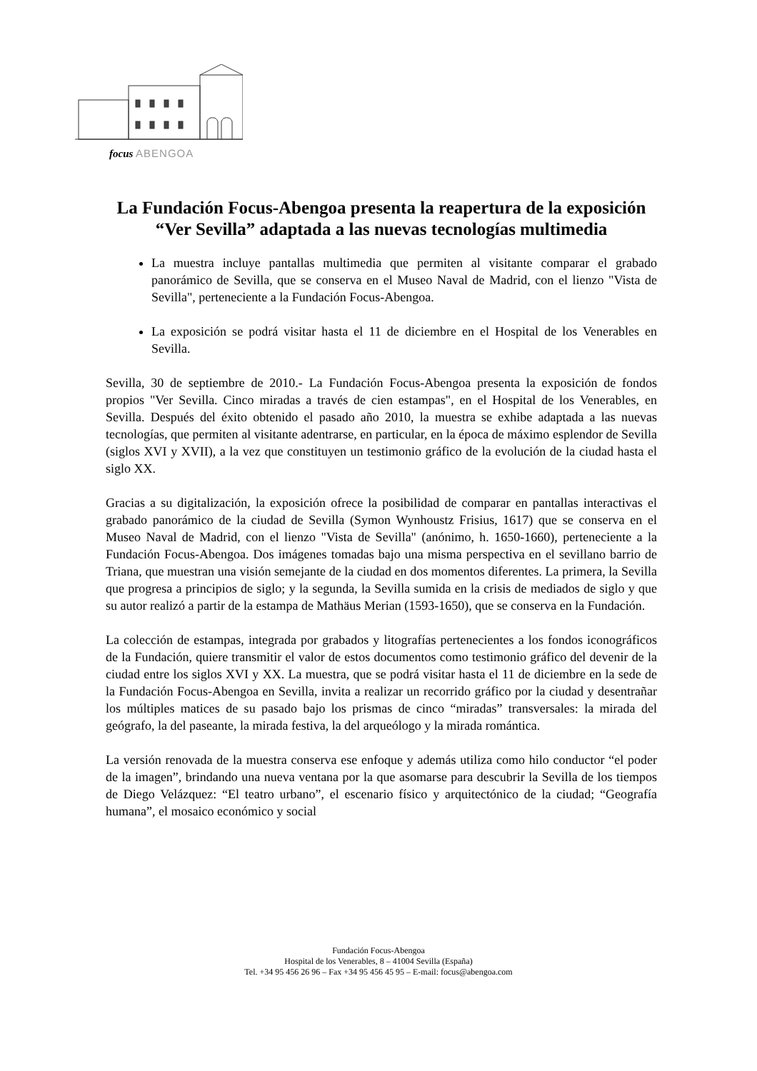focus ABENGOA
La Fundación Focus-Abengoa presenta la reapertura de la exposición “Ver Sevilla” adaptada a las nuevas tecnologías multimedia
La muestra incluye pantallas multimedia que permiten al visitante comparar el grabado panorámico de Sevilla, que se conserva en el Museo Naval de Madrid, con el lienzo "Vista de Sevilla", perteneciente a la Fundación Focus-Abengoa.
La exposición se podrá visitar hasta el 11 de diciembre en el Hospital de los Venerables en Sevilla.
Sevilla, 30 de septiembre de 2010.- La Fundación Focus-Abengoa presenta la exposición de fondos propios "Ver Sevilla. Cinco miradas a través de cien estampas", en el Hospital de los Venerables, en Sevilla. Después del éxito obtenido el pasado año 2010, la muestra se exhibe adaptada a las nuevas tecnologías, que permiten al visitante adentrarse, en particular, en la época de máximo esplendor de Sevilla (siglos XVI y XVII), a la vez que constituyen un testimonio gráfico de la evolución de la ciudad hasta el siglo XX.
Gracias a su digitalización, la exposición ofrece la posibilidad de comparar en pantallas interactivas el grabado panorámico de la ciudad de Sevilla (Symon Wynhoustz Frisius, 1617) que se conserva en el Museo Naval de Madrid, con el lienzo "Vista de Sevilla" (anónimo, h. 1650-1660), perteneciente a la Fundación Focus-Abengoa. Dos imágenes tomadas bajo una misma perspectiva en el sevillano barrio de Triana, que muestran una visión semejante de la ciudad en dos momentos diferentes. La primera, la Sevilla que progresa a principios de siglo; y la segunda, la Sevilla sumida en la crisis de mediados de siglo y que su autor realizó a partir de la estampa de Mathäus Merian (1593-1650), que se conserva en la Fundación.
La colección de estampas, integrada por grabados y litografías pertenecientes a los fondos iconográficos de la Fundación, quiere transmitir el valor de estos documentos como testimonio gráfico del devenir de la ciudad entre los siglos XVI y XX. La muestra, que se podrá visitar hasta el 11 de diciembre en la sede de la Fundación Focus-Abengoa en Sevilla, invita a realizar un recorrido gráfico por la ciudad y desentrañar los múltiples matices de su pasado bajo los prismas de cinco “miradas” transversales: la mirada del geógrafo, la del paseante, la mirada festiva, la del arqueólogo y la mirada romántica.
La versión renovada de la muestra conserva ese enfoque y además utiliza como hilo conductor “el poder de la imagen”, brindando una nueva ventana por la que asomarse para descubrir la Sevilla de los tiempos de Diego Velázquez: “El teatro urbano”, el escenario físico y arquitectónico de la ciudad; “Geografía humana”, el mosaico económico y social
Fundación Focus-Abengoa
Hospital de los Venerables, 8 – 41004 Sevilla (España)
Tel. +34 95 456 26 96 – Fax +34 95 456 45 95 – E-mail: focus@abengoa.com